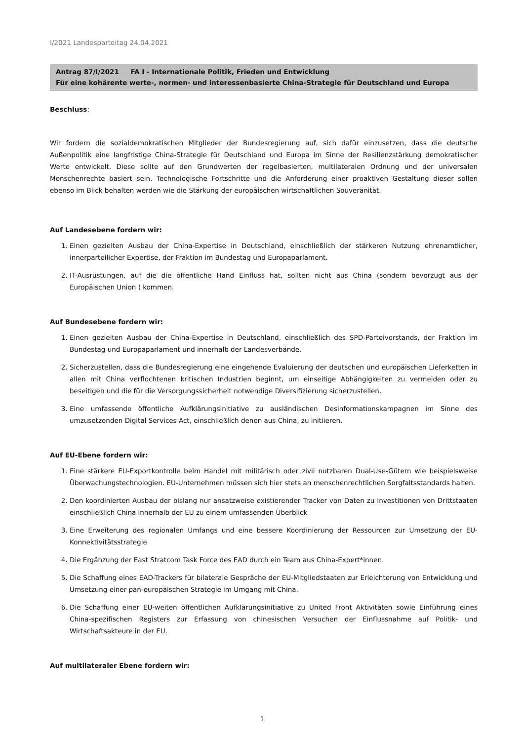I/2021 Landesparteitag 24.04.2021
Antrag 87/I/2021 FA I - Internationale Politik, Frieden und Entwicklung
Für eine kohärente werte-, normen- und interessenbasierte China-Strategie für Deutschland und Europa
Beschluss:
Wir fordern die sozialdemokratischen Mitglieder der Bundesregierung auf, sich dafür einzusetzen, dass die deutsche Außenpolitik eine langfristige China-Strategie für Deutschland und Europa im Sinne der Resilienzstärkung demokratischer Werte entwickelt. Diese sollte auf den Grundwerten der regelbasierten, multilateralen Ordnung und der universalen Menschenrechte basiert sein. Technologische Fortschritte und die Anforderung einer proaktiven Gestaltung dieser sollen ebenso im Blick behalten werden wie die Stärkung der europäischen wirtschaftlichen Souveränität.
Auf Landesebene fordern wir:
1. Einen gezielten Ausbau der China-Expertise in Deutschland, einschließlich der stärkeren Nutzung ehrenamtlicher, innerparteilicher Expertise, der Fraktion im Bundestag und Europaparlament.
2. IT-Ausrüstungen, auf die die öffentliche Hand Einfluss hat, sollten nicht aus China (sondern bevorzugt aus der Europäischen Union ) kommen.
Auf Bundesebene fordern wir:
1. Einen gezielten Ausbau der China-Expertise in Deutschland, einschließlich des SPD-Parteivorstands, der Fraktion im Bundestag und Europaparlament und innerhalb der Landesverbände.
2. Sicherzustellen, dass die Bundesregierung eine eingehende Evaluierung der deutschen und europäischen Lieferketten in allen mit China verflochtenen kritischen Industrien beginnt, um einseitige Abhängigkeiten zu vermeiden oder zu beseitigen und die für die Versorgungssicherheit notwendige Diversifizierung sicherzustellen.
3. Eine umfassende öffentliche Aufklärungsinitiative zu ausländischen Desinformationskampagnen im Sinne des umzusetzenden Digital Services Act, einschließlich denen aus China, zu initiieren.
Auf EU-Ebene fordern wir:
1. Eine stärkere EU-Exportkontrolle beim Handel mit militärisch oder zivil nutzbaren Dual-Use-Gütern wie beispielsweise Überwachungstechnologien. EU-Unternehmen müssen sich hier stets an menschenrechtlichen Sorgfaltsstandards halten.
2. Den koordinierten Ausbau der bislang nur ansatzweise existierender Tracker von Daten zu Investitionen von Drittstaaten einschließlich China innerhalb der EU zu einem umfassenden Überblick
3. Eine Erweiterung des regionalen Umfangs und eine bessere Koordinierung der Ressourcen zur Umsetzung der EU-Konnektivitätsstrategie
4. Die Ergänzung der East Stratcom Task Force des EAD durch ein Team aus China-Expert*innen.
5. Die Schaffung eines EAD-Trackers für bilaterale Gespräche der EU-Mitgliedstaaten zur Erleichterung von Entwicklung und Umsetzung einer pan-europäischen Strategie im Umgang mit China.
6. Die Schaffung einer EU-weiten öffentlichen Aufklärungsinitiative zu United Front Aktivitäten sowie Einführung eines China-spezifischen Registers zur Erfassung von chinesischen Versuchen der Einflussnahme auf Politik- und Wirtschaftsakteure in der EU.
Auf multilateraler Ebene fordern wir:
1